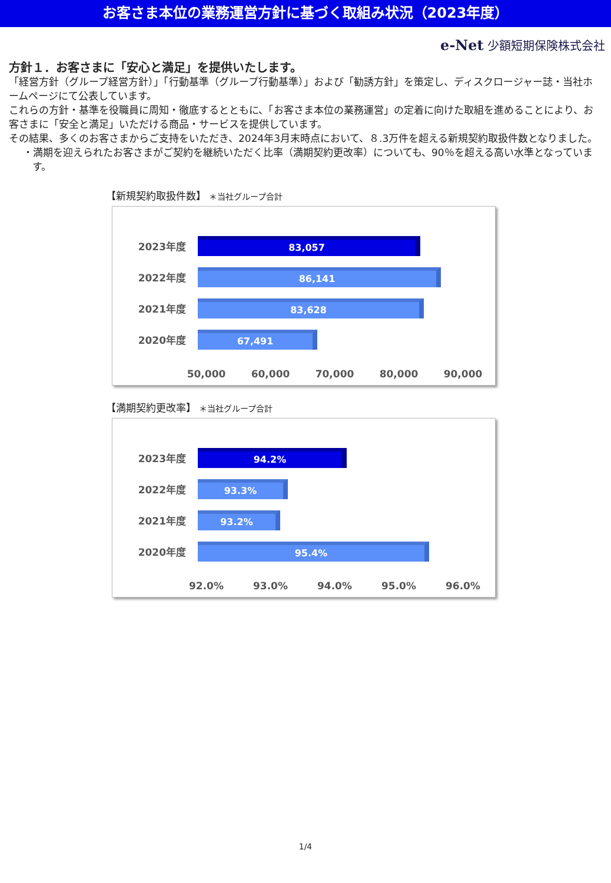お客さま本位の業務運営方針に基づく取組み状況（2023年度）
e-Net 少額短期保険株式会社
方針１．お客さまに「安心と満足」を提供いたします。
「経営方針（グループ経営方針）」「行動基準（グループ行動基準）」および「勧誘方針」を策定し、ディスクロージャー誌・当社ホームページにて公表しています。
これらの方針・基準を役職員に周知・徹底するとともに、「お客さま本位の業務運営」の定着に向けた取組を進めることにより、お客さまに「安全と満足」いただける商品・サービスを提供しています。
その結果、多くのお客さまからご支持をいただき、2024年3月末時点において、８.3万件を超える新規契約取扱件数となりました。
・満期を迎えられたお客さまがご契約を継続いただく比率（満期契約更改率）についても、90％を超える高い水準となっています。
【新規契約取扱件数】 ＊当社グループ合計
2023年度
83,057
2022年度
86,141
2021年度
83,628
2020年度
67,491
50,000 60,000 70,000 80,000 90,000
【満期契約更改率】 ＊当社グループ合計
2023年度
94.2%
2022年度
93.3%
2021年度
93.2%
2020年度
95.4%
92.0% 93.0% 94.0% 95.0% 96.0%
1/4